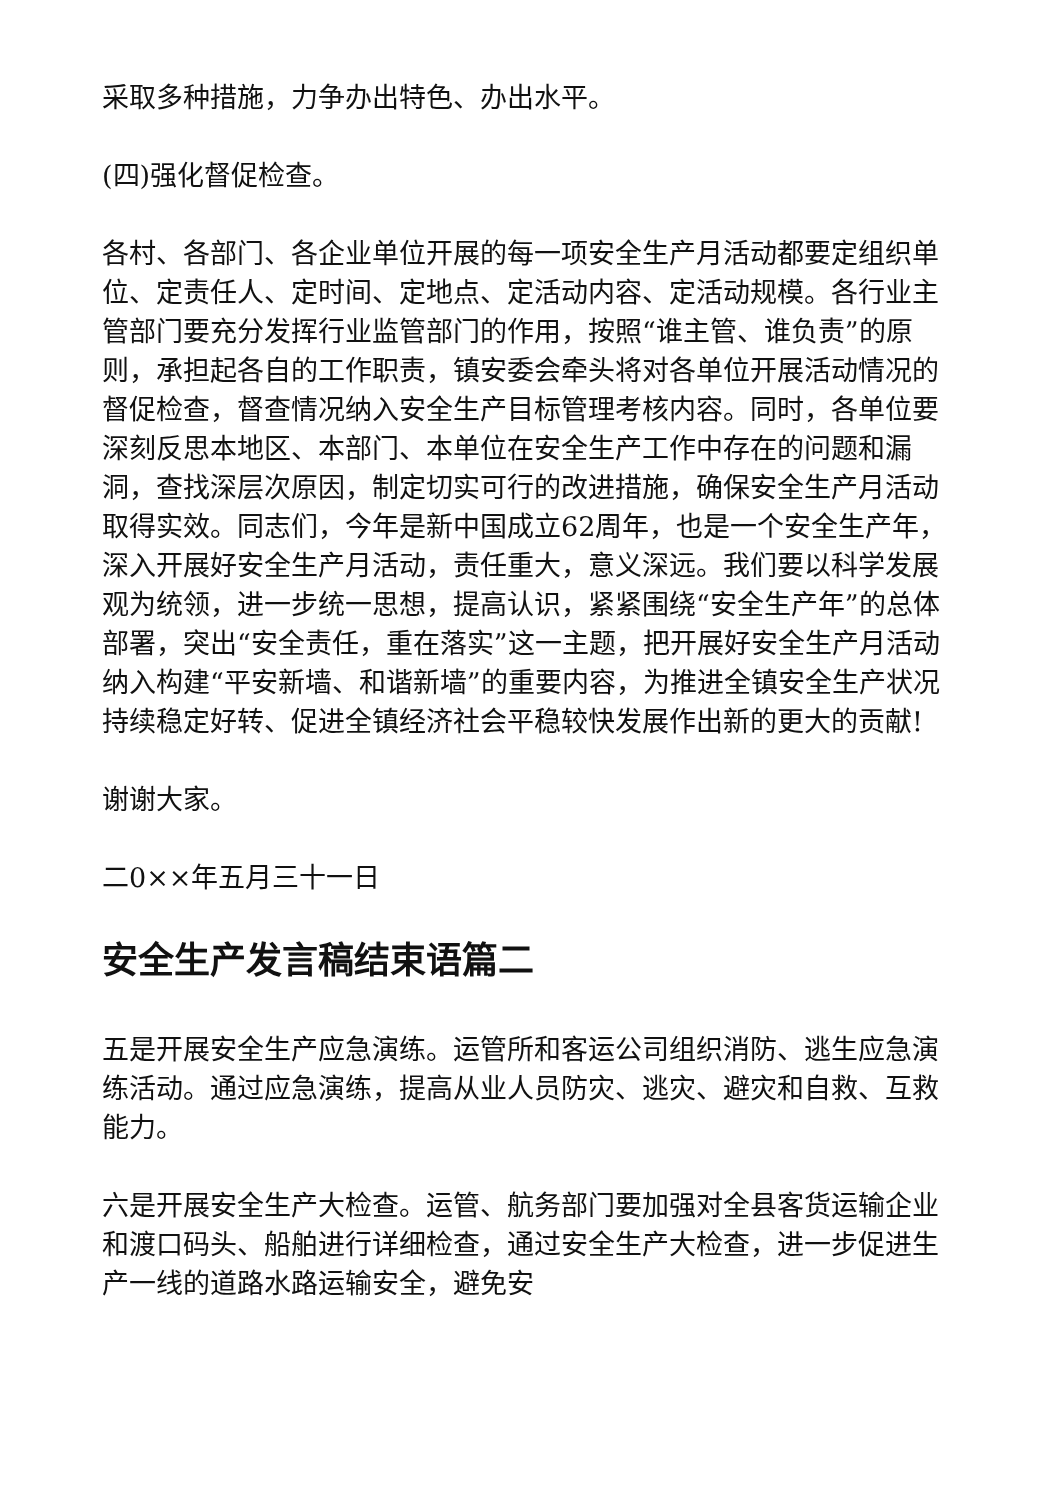采取多种措施，力争办出特色、办出水平。
(四)强化督促检查。
各村、各部门、各企业单位开展的每一项安全生产月活动都要定组织单位、定责任人、定时间、定地点、定活动内容、定活动规模。各行业主管部门要充分发挥行业监管部门的作用，按照“谁主管、谁负责”的原则，承担起各自的工作职责，镇安委会牵头将对各单位开展活动情况的督促检查，督查情况纳入安全生产目标管理考核内容。同时，各单位要深刻反思本地区、本部门、本单位在安全生产工作中存在的问题和漏洞，查找深层次原因，制定切实可行的改进措施，确保安全生产月活动取得实效。同志们，今年是新中国成立62周年，也是一个安全生产年，深入开展好安全生产月活动，责任重大，意义深远。我们要以科学发展观为统领，进一步统一思想，提高认识，紧紧围绕“安全生产年”的总体部署，突出“安全责任，重在落实”这一主题，把开展好安全生产月活动纳入构建“平安新墙、和谐新墙”的重要内容，为推进全镇安全生产状况持续稳定好转、促进全镇经济社会平稳较快发展作出新的更大的贡献!
谢谢大家。
二0××年五月三十一日
安全生产发言稿结束语篇二
五是开展安全生产应急演练。运管所和客运公司组织消防、逃生应急演练活动。通过应急演练，提高从业人员防灾、逃灾、避灾和自救、互救能力。
六是开展安全生产大检查。运管、航务部门要加强对全县客货运输企业和渡口码头、船舶进行详细检查，通过安全生产大检查，进一步促进生产一线的道路水路运输安全，避免安